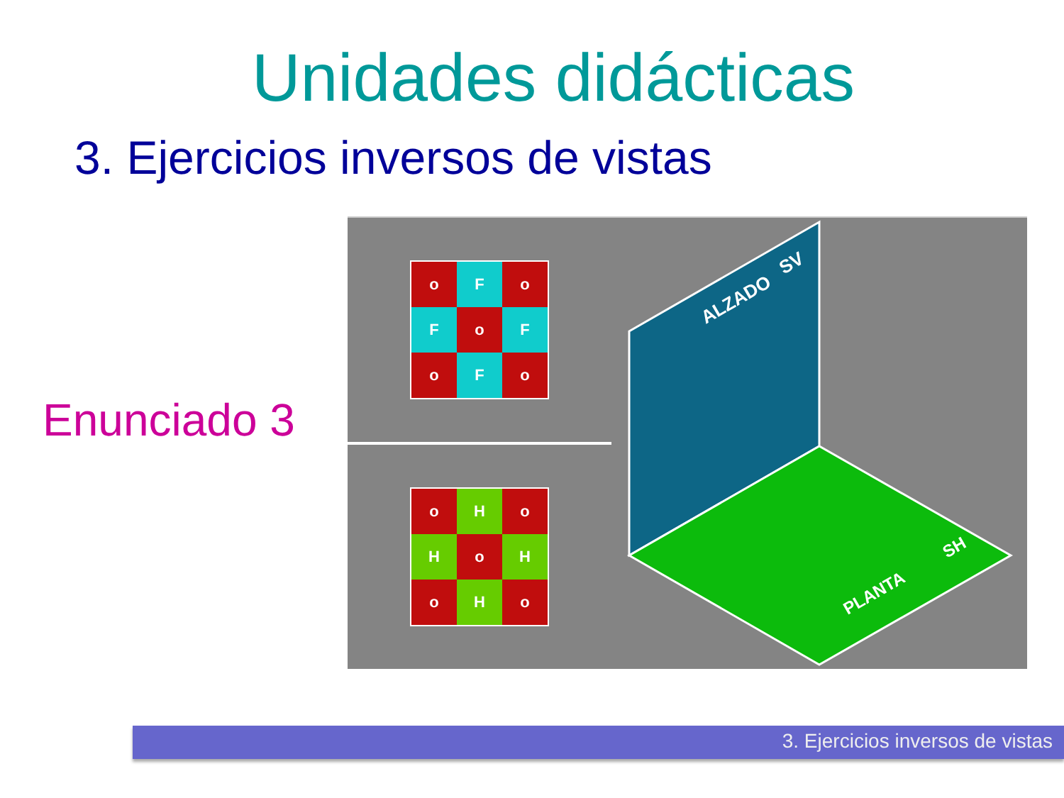Unidades didácticas
3. Ejercicios inversos de vistas
Enunciado 3
o
F
o
F
o
F
o
F
o
o
H
o
H
o
H
o
H
o
ALZADO
SV
PLANTA
SH
3. Ejercicios inversos de vistas